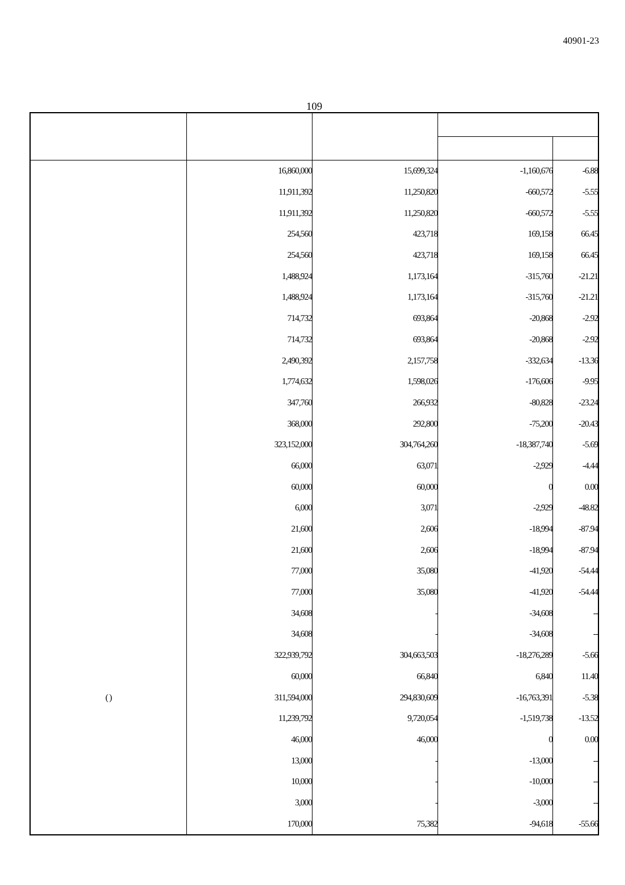40901-23
109
| | 16,860,000 | 15,699,324 | -1,160,676 | -6.88 |
| | 11,911,392 | 11,250,820 | -660,572 | -5.55 |
| | 11,911,392 | 11,250,820 | -660,572 | -5.55 |
| | 254,560 | 423,718 | 169,158 | 66.45 |
| | 254,560 | 423,718 | 169,158 | 66.45 |
| | 1,488,924 | 1,173,164 | -315,760 | -21.21 |
| | 1,488,924 | 1,173,164 | -315,760 | -21.21 |
| | 714,732 | 693,864 | -20,868 | -2.92 |
| | 714,732 | 693,864 | -20,868 | -2.92 |
| | 2,490,392 | 2,157,758 | -332,634 | -13.36 |
| | 1,774,632 | 1,598,026 | -176,606 | -9.95 |
| | 347,760 | 266,932 | -80,828 | -23.24 |
| | 368,000 | 292,800 | -75,200 | -20.43 |
| | 323,152,000 | 304,764,260 | -18,387,740 | -5.69 |
| | 66,000 | 63,071 | -2,929 | -4.44 |
| | 60,000 | 60,000 | 0 | 0.00 |
| | 6,000 | 3,071 | -2,929 | -48.82 |
| | 21,600 | 2,606 | -18,994 | -87.94 |
| | 21,600 | 2,606 | -18,994 | -87.94 |
| | 77,000 | 35,080 | -41,920 | -54.44 |
| | 77,000 | 35,080 | -41,920 | -54.44 |
| | 34,608 | - | -34,608 | -- |
| | 34,608 | - | -34,608 | -- |
| | 322,939,792 | 304,663,503 | -18,276,289 | -5.66 |
| | 60,000 | 66,840 | 6,840 | 11.40 |
| ( ) | 311,594,000 | 294,830,609 | -16,763,391 | -5.38 |
| | 11,239,792 | 9,720,054 | -1,519,738 | -13.52 |
| | 46,000 | 46,000 | 0 | 0.00 |
| | 13,000 | - | -13,000 | -- |
| | 10,000 | - | -10,000 | -- |
| | 3,000 | - | -3,000 | -- |
| | 170,000 | 75,382 | -94,618 | -55.66 |